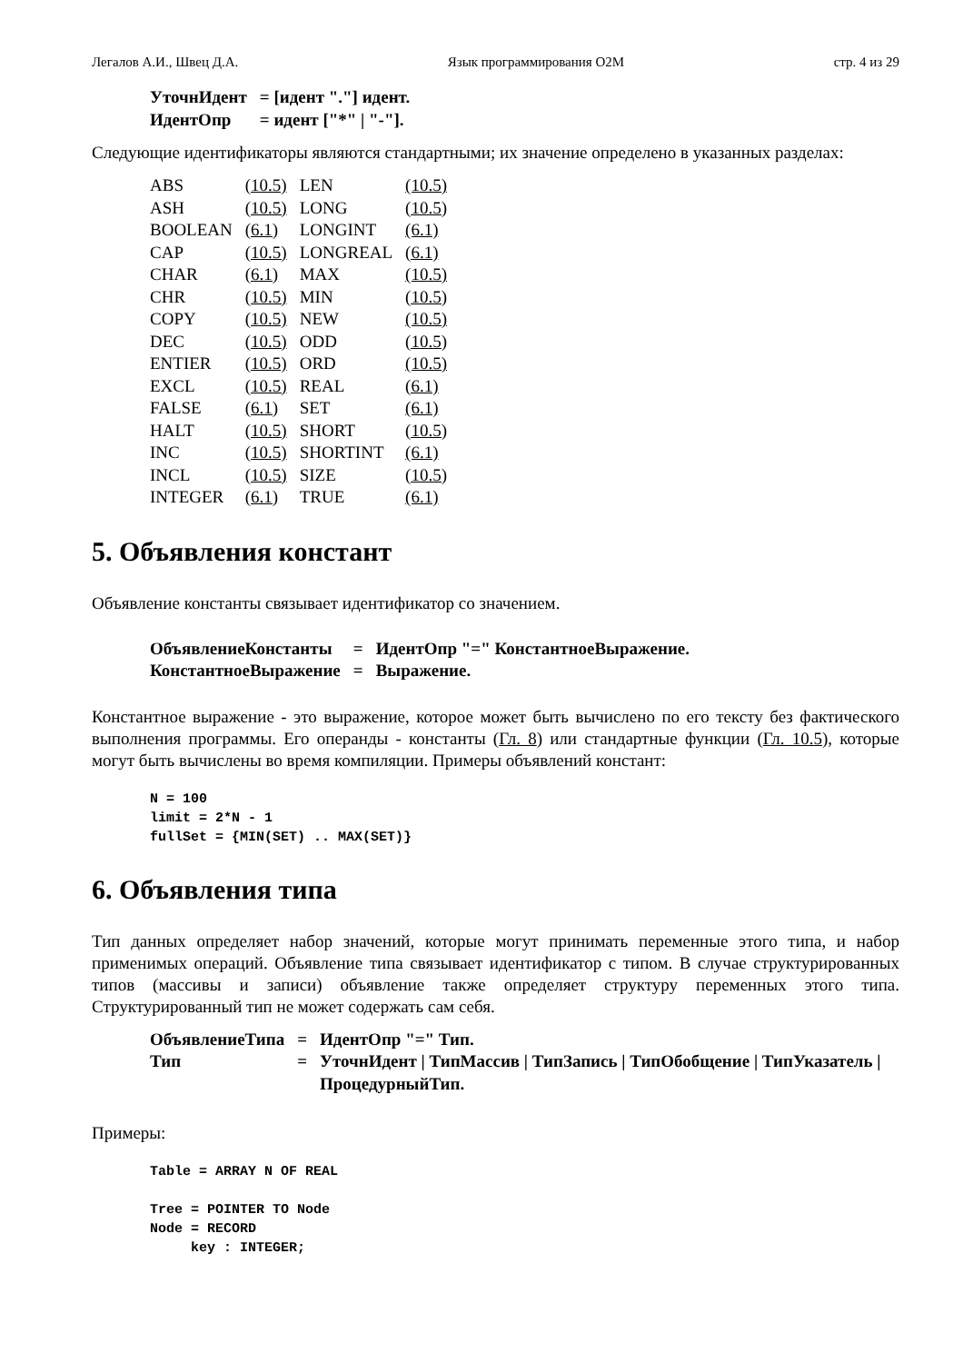Легалов А.И., Швец Д.А. Язык программирования O2M стр. 4 из 29
| УточнИдент | = [идент "."] идент. |
| ИдентОпр | = идент ["*" / "-"]. |
Следующие идентификаторы являются стандартными; их значение определено в указанных разделах:
| ABS | (10.5) | LEN | (10.5) |
| ASH | (10.5) | LONG | (10.5) |
| BOOLEAN | (6.1) | LONGINT | (6.1) |
| CAP | (10.5) | LONGREAL | (6.1) |
| CHAR | (6.1) | MAX | (10.5) |
| CHR | (10.5) | MIN | (10.5) |
| COPY | (10.5) | NEW | (10.5) |
| DEC | (10.5) | ODD | (10.5) |
| ENTIER | (10.5) | ORD | (10.5) |
| EXCL | (10.5) | REAL | (6.1) |
| FALSE | (6.1) | SET | (6.1) |
| HALT | (10.5) | SHORT | (10.5) |
| INC | (10.5) | SHORTINT | (6.1) |
| INCL | (10.5) | SIZE | (10.5) |
| INTEGER | (6.1) | TRUE | (6.1) |
5. Объявления констант
Объявление константы связывает идентификатор со значением.
| ОбъявлениеКонстанты | = | ИдентОпр "=" КонстантноеВыражение. |
| КонстантноеВыражение | = | Выражение. |
Константное выражение - это выражение, которое может быть вычислено по его тексту без фактического выполнения программы. Его операнды - константы (Гл. 8) или стандартные функции (Гл. 10.5), которые могут быть вычислены во время компиляции. Примеры объявлений констант:
N = 100
limit = 2*N - 1
fullSet = {MIN(SET) .. MAX(SET)}
6. Объявления типа
Тип данных определяет набор значений, которые могут принимать переменные этого типа, и набор применимых операций. Объявление типа связывает идентификатор с типом. В случае структурированных типов (массивы и записи) объявление также определяет структуру переменных этого типа. Структурированный тип не может содержать сам себя.
| ОбъявлениеТипа | = | ИдентОпр "=" Тип. |
| Тип | = | УточнИдент / ТипМассив / ТипЗапись / ТипОбобщение / ТипУказатель / ПроцедурныйТип. |
Примеры:
Table = ARRAY N OF REAL

Tree = POINTER TO Node
Node = RECORD
     key : INTEGER;